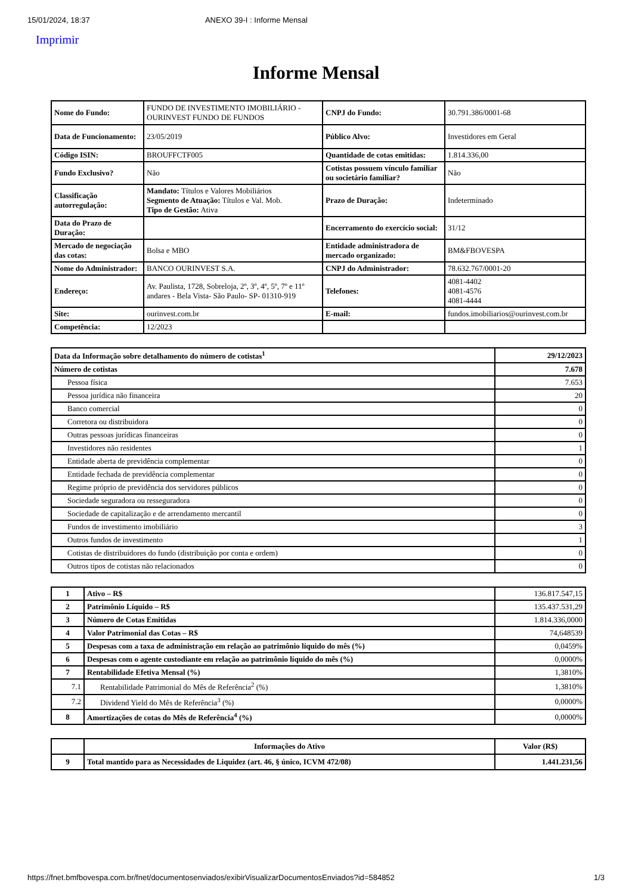15/01/2024, 18:37 ANEXO 39-I : Informe Mensal
Imprimir
Informe Mensal
| Nome do Fundo: | FUNDO DE INVESTIMENTO IMOBILIÁRIO - OURINVEST FUNDO DE FUNDOS | CNPJ do Fundo: | 30.791.386/0001-68 |
| Data de Funcionamento: | 23/05/2019 | Público Alvo: | Investidores em Geral |
| Código ISIN: | BROUFFCTF005 | Quantidade de cotas emitidas: | 1.814.336,00 |
| Fundo Exclusivo? | Não | Cotistas possuem vínculo familiar ou societário familiar? | Não |
| Classificação autorregulação: | Mandato: Títulos e Valores Mobiliários Segmento de Atuação: Títulos e Val. Mob. Tipo de Gestão: Ativa | Prazo de Duração: | Indeterminado |
| Data do Prazo de Duração: | | Encerramento do exercício social: | 31/12 |
| Mercado de negociação das cotas: | Bolsa e MBO | Entidade administradora de mercado organizado: | BM&FBOVESPA |
| Nome do Administrador: | BANCO OURINVEST S.A. | CNPJ do Administrador: | 78.632.767/0001-20 |
| Endereço: | Av. Paulista, 1728, Sobreloja, 2º, 3º, 4º, 5º, 7º e 11º andares - Bela Vista- São Paulo- SP- 01310-919 | Telefones: | 4081-4402 4081-4576 4081-4444 |
| Site: | ourinvest.com.br | E-mail: | fundos.imobiliarios@ourinvest.com.br |
| Competência: | 12/2023 | | |
| Data da Informação sobre detalhamento do número de cotistas<sup>1</sup> | 29/12/2023 |
| Número de cotistas | 7.678 |
| Pessoa física | 7.653 |
| Pessoa jurídica não financeira | 20 |
| Banco comercial | 0 |
| Corretora ou distribuidora | 0 |
| Outras pessoas jurídicas financeiras | 0 |
| Investidores não residentes | 1 |
| Entidade aberta de previdência complementar | 0 |
| Entidade fechada de previdência complementar | 0 |
| Regime próprio de previdência dos servidores públicos | 0 |
| Sociedade seguradora ou resseguradora | 0 |
| Sociedade de capitalização e de arrendamento mercantil | 0 |
| Fundos de investimento imobiliário | 3 |
| Outros fundos de investimento | 1 |
| Cotistas de distribuidores do fundo (distribuição por conta e ordem) | 0 |
| Outros tipos de cotistas não relacionados | 0 |
| 1 | Ativo – R$ | 136.817.547,15 |
| 2 | Patrimônio Líquido – R$ | 135.437.531,29 |
| 3 | Número de Cotas Emitidas | 1.814.336,0000 |
| 4 | Valor Patrimonial das Cotas – R$ | 74,648539 |
| 5 | Despesas com a taxa de administração em relação ao patrimônio líquido do mês (%) | 0,0459% |
| 6 | Despesas com o agente custodiante em relação ao patrimônio líquido do mês (%) | 0,0000% |
| 7 | Rentabilidade Efetiva Mensal (%) | 1,3810% |
| 7.1 | Rentabilidade Patrimonial do Mês de Referência<sup>2</sup> (%) | 1,3810% |
| 7.2 | Dividend Yield do Mês de Referência<sup>3</sup> (%) | 0,0000% |
| 8 | Amortizações de cotas do Mês de Referência<sup>4</sup> (%) | 0,0000% |
| | Informações do Ativo | Valor (R$) |
| --- | --- | --- |
| 9 | Total mantido para as Necessidades de Liquidez (art. 46, § único, ICVM 472/08) | 1.441.231,56 |
https://fnet.bmfbovespa.com.br/fnet/documentosenviados/exibirVisualizarDocumentosEnviados?id=584852 1/3